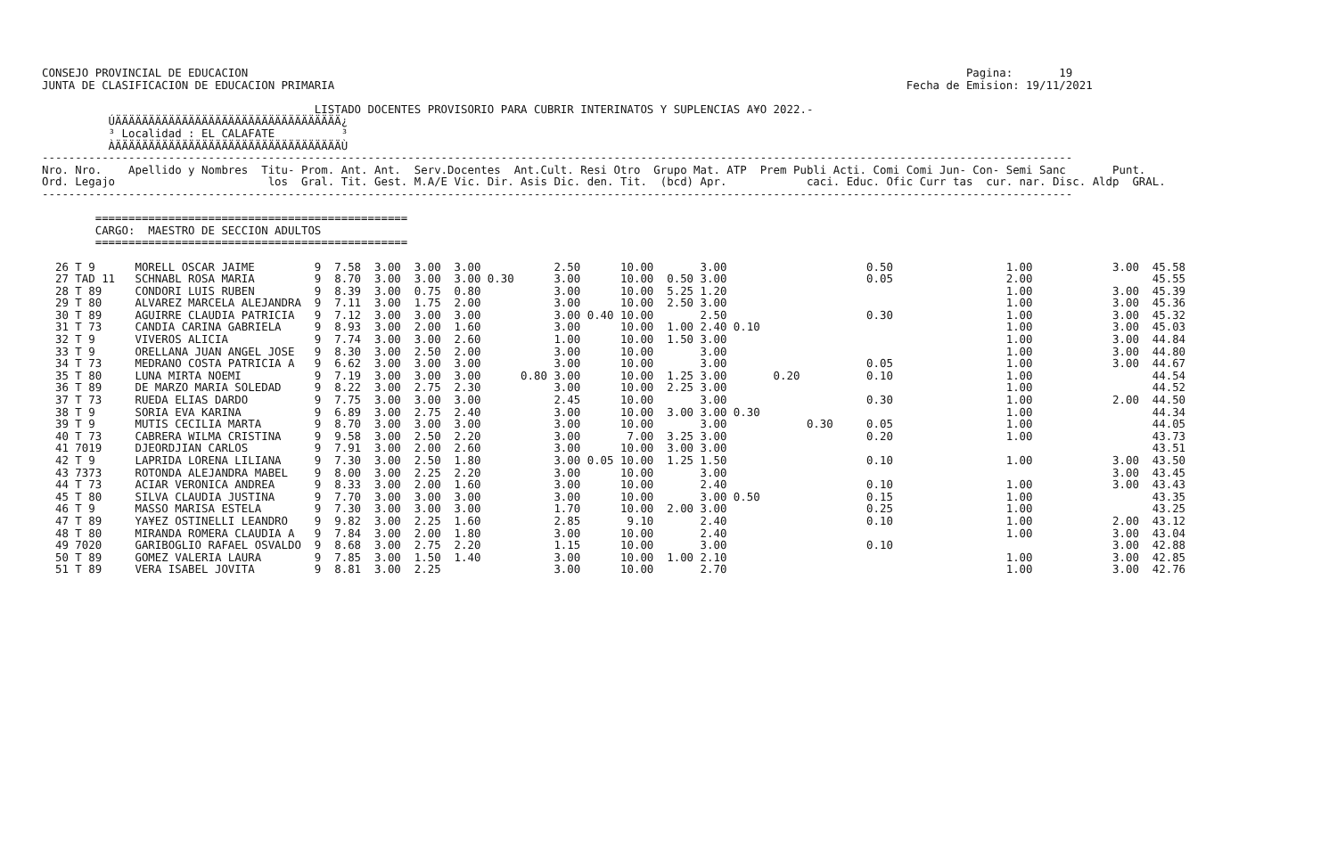CONSEJO PROVINCIAL DE EDUCACION                                                                                                            Pagina:       19
JUNTA DE CLASIFICACION DE EDUCACION PRIMARIA                                                                                      Fecha de Emision: 19/11/2021

                                         LISTADO DOCENTES PROVISORIO PARA CUBRIR INTERINATOS Y SUPLENCIAS A¥O 2022.-
          ÚÄÄÄÄÄÄÄÄÄÄÄÄÄÄÄÄÄÄÄÄÄÄÄÄÄÄÄÄÄÄÄÄÄÄ¿
          ³ Localidad : EL CALAFATE          ³
          ÀÄÄÄÄÄÄÄÄÄÄÄÄÄÄÄÄÄÄÄÄÄÄÄÄÄÄÄÄÄÄÄÄÄÄÙ
-----------------------------------------------------------------------------------------------------------------------------------------------------------
Nro. Nro.    Apellido y Nombres  Titu- Prom. Ant. Ant.  Serv.Docentes  Ant.Cult. Resi Otro  Grupo Mat. ATP  Prem Publi Acti. Comi Comi Jun- Con- Semi Sanc       Punt.
Ord. Legajo                       los  Gral. Tit. Gest. M.A/E Vic. Dir. Asis Dic. den. Tit.  (bcd) Apr.            caci. Educ. Ofic Curr tas  cur. nar. Disc. Aldp  GRAL.
-----------------------------------------------------------------------------------------------------------------------------------------------------------

        ===============================================
        CARGO:  MAESTRO DE SECCION ADULTOS
        ===============================================

  26 T 9      MORELL OSCAR JAIME         9  7.58  3.00  3.00  3.00           2.50      10.00       3.00                     0.50                 1.00            3.00  45.58
  27 TAD 11   SCHNABL ROSA MARIA         9  8.70  3.00  3.00  3.00 0.30      3.00      10.00  0.50 3.00                     0.05                 2.00                  45.55
  28 T 89     CONDORI LUIS RUBEN         9  8.39  3.00  0.75  0.80           3.00      10.00  5.25 1.20                                          1.00            3.00  45.39
  29 T 80     ALVAREZ MARCELA ALEJANDRA  9  7.11  3.00  1.75  2.00           3.00      10.00  2.50 3.00                                          1.00            3.00  45.36
  30 T 89     AGUIRRE CLAUDIA PATRICIA   9  7.12  3.00  3.00  3.00           3.00 0.40 10.00       2.50                     0.30                 1.00            3.00  45.32
  31 T 73     CANDIA CARINA GABRIELA     9  8.93  3.00  2.00  1.60           3.00      10.00  1.00 2.40 0.10                                     1.00            3.00  45.03
  32 T 9      VIVEROS ALICIA             9  7.74  3.00  3.00  2.60           1.00      10.00  1.50 3.00                                          1.00            3.00  44.84
  33 T 9      ORELLANA JUAN ANGEL JOSE   9  8.30  3.00  2.50  2.00           3.00      10.00       3.00                                          1.00            3.00  44.80
  34 T 73     MEDRANO COSTA PATRICIA A   9  6.62  3.00  3.00  3.00           3.00      10.00       3.00                     0.05                 1.00            3.00  44.67
  35 T 80     LUNA MIRTA NOEMI           9  7.19  3.00  3.00  3.00      0.80 3.00      10.00  1.25 3.00       0.20          0.10                 1.00                  44.54
  36 T 89     DE MARZO MARIA SOLEDAD     9  8.22  3.00  2.75  2.30           3.00      10.00  2.25 3.00                                          1.00                  44.52
  37 T 73     RUEDA ELIAS DARDO          9  7.75  3.00  3.00  3.00           2.45      10.00       3.00                     0.30                 1.00            2.00  44.50
  38 T 9      SORIA EVA KARINA           9  6.89  3.00  2.75  2.40           3.00      10.00  3.00 3.00 0.30                                     1.00                  44.34
  39 T 9      MUTIS CECILIA MARTA        9  8.70  3.00  3.00  3.00           3.00      10.00       3.00            0.30     0.05                 1.00                  44.05
  40 T 73     CABRERA WILMA CRISTINA     9  9.58  3.00  2.50  2.20           3.00       7.00  3.25 3.00                     0.20                 1.00                  43.73
  41 7019     DJEORDJIAN CARLOS          9  7.91  3.00  2.00  2.60           3.00      10.00  3.00 3.00                                                                43.51
  42 T 9      LAPRIDA LORENA LILIANA     9  7.30  3.00  2.50  1.80           3.00 0.05 10.00  1.25 1.50                     0.10                 1.00            3.00  43.50
  43 7373     ROTONDA ALEJANDRA MABEL    9  8.00  3.00  2.25  2.20           3.00      10.00       3.00                                                          3.00  43.45
  44 T 73     ACIAR VERONICA ANDREA      9  8.33  3.00  2.00  1.60           3.00      10.00       2.40                     0.10                 1.00            3.00  43.43
  45 T 80     SILVA CLAUDIA JUSTINA      9  7.70  3.00  3.00  3.00           3.00      10.00       3.00 0.50                0.15                 1.00                  43.35
  46 T 9      MASSO MARISA ESTELA        9  7.30  3.00  3.00  3.00           1.70      10.00  2.00 3.00                     0.25                 1.00                  43.25
  47 T 89     YA¥EZ OSTINELLI LEANDRO    9  9.82  3.00  2.25  1.60           2.85       9.10       2.40                     0.10                 1.00            2.00  43.12
  48 T 80     MIRANDA ROMERA CLAUDIA A   9  7.84  3.00  2.00  1.80           3.00      10.00       2.40                                          1.00            3.00  43.04
  49 7020     GARIBOGLIO RAFAEL OSVALDO  9  8.68  3.00  2.75  2.20           1.15      10.00       3.00                     0.10                                 3.00  42.88
  50 T 89     GOMEZ VALERIA LAURA        9  7.85  3.00  1.50  1.40           3.00      10.00  1.00 2.10                                          1.00            3.00  42.85
  51 T 89     VERA ISABEL JOVITA         9  8.81  3.00  2.25                 3.00      10.00       2.70                                          1.00            3.00  42.76